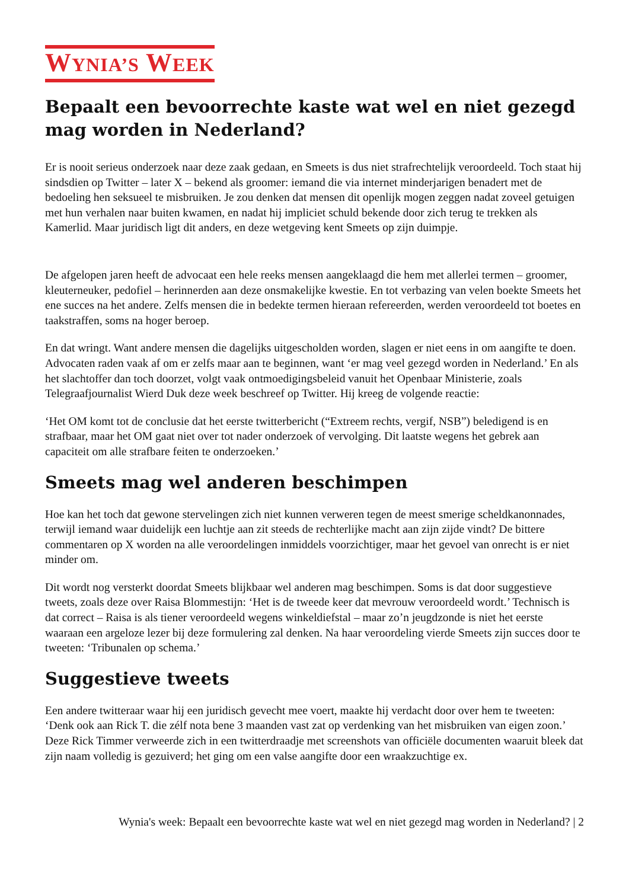WYNIA’S WEEK
Bepaalt een bevoorrechte kaste wat wel en niet gezegd mag worden in Nederland?
Er is nooit serieus onderzoek naar deze zaak gedaan, en Smeets is dus niet strafrechtelijk veroordeeld. Toch staat hij sindsdien op Twitter – later X – bekend als groomer: iemand die via internet minderjarigen benadert met de bedoeling hen seksueel te misbruiken. Je zou denken dat mensen dit openlijk mogen zeggen nadat zoveel getuigen met hun verhalen naar buiten kwamen, en nadat hij impliciet schuld bekende door zich terug te trekken als Kamerlid. Maar juridisch ligt dit anders, en deze wetgeving kent Smeets op zijn duimpje.
De afgelopen jaren heeft de advocaat een hele reeks mensen aangeklaagd die hem met allerlei termen – groomer, kleuterneuker, pedofiel – herinnerden aan deze onsmakelijke kwestie. En tot verbazing van velen boekte Smeets het ene succes na het andere. Zelfs mensen die in bedekte termen hieraan refereerden, werden veroordeeld tot boetes en taakstraffen, soms na hoger beroep.
En dat wringt. Want andere mensen die dagelijks uitgescholden worden, slagen er niet eens in om aangifte te doen. Advocaten raden vaak af om er zelfs maar aan te beginnen, want ‘er mag veel gezegd worden in Nederland.’ En als het slachtoffer dan toch doorzet, volgt vaak ontmoedigingsbeleid vanuit het Openbaar Ministerie, zoals Telegraafjournalist Wierd Duk deze week beschreef op Twitter. Hij kreeg de volgende reactie:
‘Het OM komt tot de conclusie dat het eerste twitterbericht (“Extreem rechts, vergif, NSB”) beledigend is en strafbaar, maar het OM gaat niet over tot nader onderzoek of vervolging. Dit laatste wegens het gebrek aan capaciteit om alle strafbare feiten te onderzoeken.’
Smeets mag wel anderen beschimpen
Hoe kan het toch dat gewone stervelingen zich niet kunnen verweren tegen de meest smerige scheldkanonnades, terwijl iemand waar duidelijk een luchtje aan zit steeds de rechterlijke macht aan zijn zijde vindt? De bittere commentaren op X worden na alle veroordelingen inmiddels voorzichtiger, maar het gevoel van onrecht is er niet minder om.
Dit wordt nog versterkt doordat Smeets blijkbaar wel anderen mag beschimpen. Soms is dat door suggestieve tweets, zoals deze over Raisa Blommestijn: ‘Het is de tweede keer dat mevrouw veroordeeld wordt.’ Technisch is dat correct – Raisa is als tiener veroordeeld wegens winkeldiefstal – maar zo’n jeugdzonde is niet het eerste waaraan een argeloze lezer bij deze formulering zal denken. Na haar veroordeling vierde Smeets zijn succes door te tweeten: ‘Tribunalen op schema.’
Suggestieve tweets
Een andere twitteraar waar hij een juridisch gevecht mee voert, maakte hij verdacht door over hem te tweeten: ‘Denk ook aan Rick T. die zélf nota bene 3 maanden vast zat op verdenking van het misbruiken van eigen zoon.’ Deze Rick Timmer verweerde zich in een twitterdraadje met screenshots van officiële documenten waaruit bleek dat zijn naam volledig is gezuiverd; het ging om een valse aangifte door een wraakzuchtige ex.
Wynia's week: Bepaalt een bevoorrechte kaste wat wel en niet gezegd mag worden in Nederland? | 2